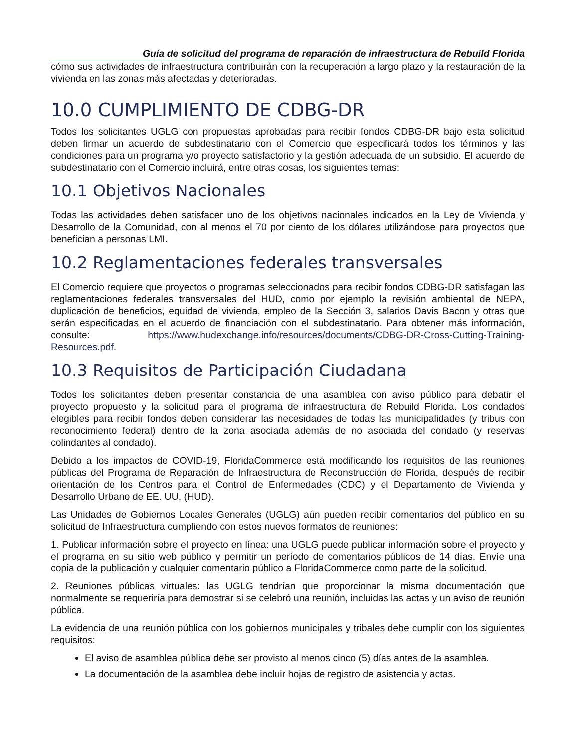Guía de solicitud del programa de reparación de infraestructura de Rebuild Florida
cómo sus actividades de infraestructura contribuirán con la recuperación a largo plazo y la restauración de la vivienda en las zonas más afectadas y deterioradas.
10.0 CUMPLIMIENTO DE CDBG-DR
Todos los solicitantes UGLG con propuestas aprobadas para recibir fondos CDBG-DR bajo esta solicitud deben firmar un acuerdo de subdestinatario con el Comercio que especificará todos los términos y las condiciones para un programa y/o proyecto satisfactorio y la gestión adecuada de un subsidio. El acuerdo de subdestinatario con el Comercio incluirá, entre otras cosas, los siguientes temas:
10.1 Objetivos Nacionales
Todas las actividades deben satisfacer uno de los objetivos nacionales indicados en la Ley de Vivienda y Desarrollo de la Comunidad, con al menos el 70 por ciento de los dólares utilizándose para proyectos que benefician a personas LMI.
10.2 Reglamentaciones federales transversales
El Comercio requiere que proyectos o programas seleccionados para recibir fondos CDBG-DR satisfagan las reglamentaciones federales transversales del HUD, como por ejemplo la revisión ambiental de NEPA, duplicación de beneficios, equidad de vivienda, empleo de la Sección 3, salarios Davis Bacon y otras que serán especificadas en el acuerdo de financiación con el subdestinatario. Para obtener más información, consulte: https://www.hudexchange.info/resources/documents/CDBG-DR-Cross-Cutting-Training-Resources.pdf.
10.3 Requisitos de Participación Ciudadana
Todos los solicitantes deben presentar constancia de una asamblea con aviso público para debatir el proyecto propuesto y la solicitud para el programa de infraestructura de Rebuild Florida. Los condados elegibles para recibir fondos deben considerar las necesidades de todas las municipalidades (y tribus con reconocimiento federal) dentro de la zona asociada además de no asociada del condado (y reservas colindantes al condado).
Debido a los impactos de COVID-19, FloridaCommerce está modificando los requisitos de las reuniones públicas del Programa de Reparación de Infraestructura de Reconstrucción de Florida, después de recibir orientación de los Centros para el Control de Enfermedades (CDC) y el Departamento de Vivienda y Desarrollo Urbano de EE. UU. (HUD).
Las Unidades de Gobiernos Locales Generales (UGLG) aún pueden recibir comentarios del público en su solicitud de Infraestructura cumpliendo con estos nuevos formatos de reuniones:
1. Publicar información sobre el proyecto en línea: una UGLG puede publicar información sobre el proyecto y el programa en su sitio web público y permitir un período de comentarios públicos de 14 días. Envíe una copia de la publicación y cualquier comentario público a FloridaCommerce como parte de la solicitud.
2. Reuniones públicas virtuales: las UGLG tendrían que proporcionar la misma documentación que normalmente se requeriría para demostrar si se celebró una reunión, incluidas las actas y un aviso de reunión pública.
La evidencia de una reunión pública con los gobiernos municipales y tribales debe cumplir con los siguientes requisitos:
El aviso de asamblea pública debe ser provisto al menos cinco (5) días antes de la asamblea.
La documentación de la asamblea debe incluir hojas de registro de asistencia y actas.